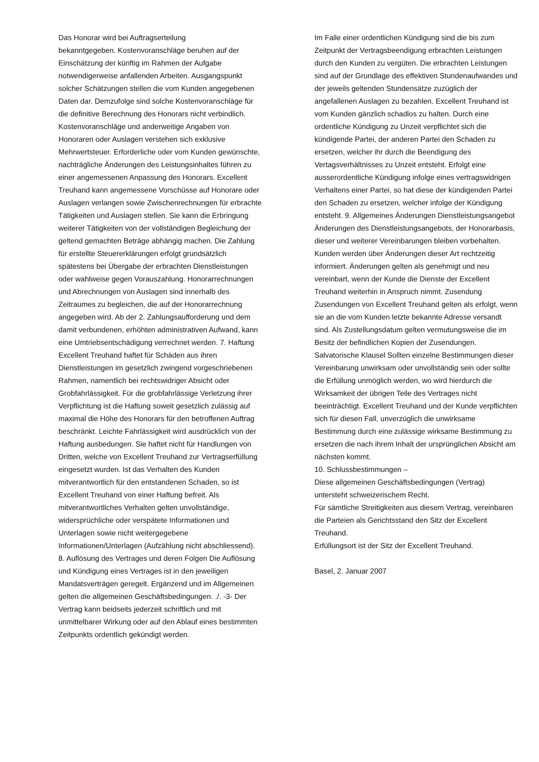Das Honorar wird bei Auftragserteilung
bekanntgegeben. Kostenvoranschläge beruhen auf der Einschätzung der künftig im Rahmen der Aufgabe notwendigerweise anfallenden Arbeiten. Ausgangspunkt solcher Schätzungen stellen die vom Kunden angegebenen Daten dar. Demzufolge sind solche Kostenvoranschläge für die definitive Berechnung des Honorars nicht verbindlich. Kostenvoranschläge und anderweitige Angaben von Honoraren oder Auslagen verstehen sich exklusive Mehrwertsteuer. Erforderliche oder vom Kunden gewünschte, nachträgliche Änderungen des Leistungsinhaltes führen zu einer angemessenen Anpassung des Honorars. Excellent Treuhand kann angemessene Vorschüsse auf Honorare oder Auslagen verlangen sowie Zwischenrechnungen für erbrachte Tätigkeiten und Auslagen stellen. Sie kann die Erbringung weiterer Tätigkeiten von der vollständigen Begleichung der geltend gemachten Beträge abhängig machen. Die Zahlung für erstellte Steuererklärungen erfolgt grundsätzlich spätestens bei Übergabe der erbrachten Dienstleistungen oder wahlweise gegen Vorauszahlung. Honorarrechnungen und Abrechnungen von Auslagen sind innerhalb des Zeitraumes zu begleichen, die auf der Honorarrechnung angegeben wird. Ab der 2. Zahlungsaufforderung und dem damit verbundenen, erhöhten administrativen Aufwand, kann eine Umtriebsentschädigung verrechnet werden. 7. Haftung Excellent Treuhand haftet für Schäden aus ihren Dienstleistungen im gesetzlich zwingend vorgeschriebenen Rahmen, namentlich bei rechtswidriger Absicht oder Grobfahrlässigkeit. Für die grobfahrlässige Verletzung ihrer Verpflichtung ist die Haftung soweit gesetzlich zulässig auf maximal die Höhe des Honorars für den betroffenen Auftrag beschränkt. Leichte Fahrlässigkeit wird ausdrücklich von der Haftung ausbedungen. Sie haftet nicht für Handlungen von Dritten, welche von Excellent Treuhand zur Vertragserfüllung eingesetzt wurden. Ist das Verhalten des Kunden mitverantwortlich für den entstandenen Schaden, so ist Excellent Treuhand von einer Haftung befreit. Als mitverantwortliches Verhalten gelten unvollständige, widersprüchliche oder verspätete Informationen und Unterlagen sowie nicht weitergegebene Informationen/Unterlagen (Aufzählung nicht abschliessend). 8. Auflösung des Vertrages und deren Folgen Die Auflösung und Kündigung eines Vertrages ist in den jeweiligen Mandatsverträgen geregelt. Ergänzend und im Allgemeinen gelten die allgemeinen Geschäftsbedingungen. ./. -3- Der Vertrag kann beidseits jederzeit schriftlich und mit unmittelbarer Wirkung oder auf den Ablauf eines bestimmten Zeitpunkts ordentlich gekündigt werden.
Im Falle einer ordentlichen Kündigung sind die bis zum Zeitpunkt der Vertragsbeendigung erbrachten Leistungen durch den Kunden zu vergüten. Die erbrachten Leistungen sind auf der Grundlage des effektiven Stundenaufwandes und der jeweils geltenden Stundensätze zuzüglich der angefallenen Auslagen zu bezahlen. Excellent Treuhand ist vom Kunden gänzlich schadlos zu halten. Durch eine ordentliche Kündigung zu Unzeit verpflichtet sich die kündigende Partei, der anderen Partei den Schaden zu ersetzen, welcher ihr durch die Beendigung des Vertagsverhältnisses zu Unzeit entsteht. Erfolgt eine ausserordentliche Kündigung infolge eines vertragswidrigen Verhaltens einer Partei, so hat diese der kündigenden Partei den Schaden zu ersetzen, welcher infolge der Kündigung entsteht. 9. Allgemeines Änderungen Dienstleistungsangebot Änderungen des Dienstleistungsangebots, der Honorarbasis, dieser und weiterer Vereinbarungen bleiben vorbehalten. Kunden werden über Änderungen dieser Art rechtzeitig informiert. Änderungen gelten als genehmigt und neu vereinbart, wenn der Kunde die Dienste der Excellent Treuhand weiterhin in Anspruch nimmt. Zusendung Zusendungen von Excellent Treuhand gelten als erfolgt, wenn sie an die vom Kunden letzte bekannte Adresse versandt sind. Als Zustellungsdatum gelten vermutungsweise die im Besitz der befindlichen Kopien der Zusendungen. Salvatorische Klausel Sollten einzelne Bestimmungen dieser Vereinbarung unwirksam oder unvollständig sein oder sollte die Erfüllung unmöglich werden, wo wird hierdurch die Wirksamkeit der übrigen Teile des Vertrages nicht beeinträchtigt. Excellent Treuhand und der Kunde verpflichten sich für diesen Fall, unverzüglich die unwirksame Bestimmung durch eine zulässige wirksame Bestimmung zu ersetzen die nach ihrem Inhalt der ursprünglichen Absicht am nächsten kommt.
10. Schlussbestimmungen –
Diese allgemeinen Geschäftsbedingungen (Vertrag) untersteht schweizerischem Recht.
Für sämtliche Streitigkeiten aus diesem Vertrag, vereinbaren die Parteien als Gerichtsstand den Sitz der Excellent Treuhand.
Erfüllungsort ist der Sitz der Excellent Treuhand.
Basel, 2. Januar 2007